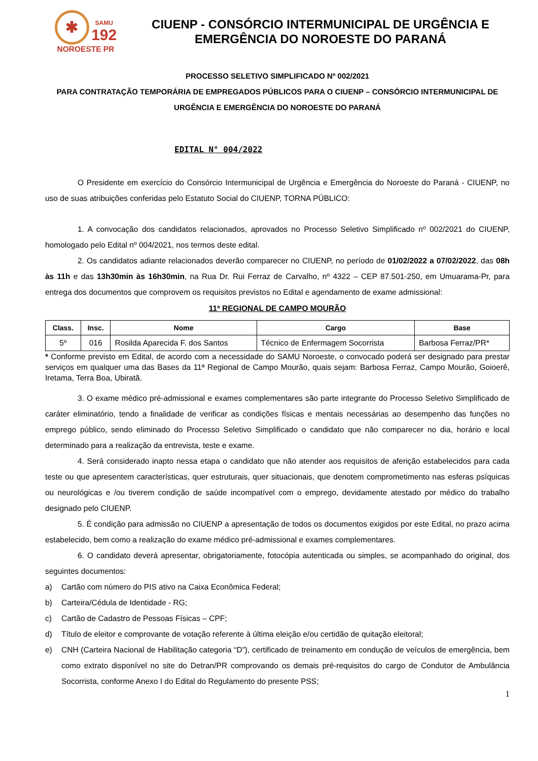✱ SAMU
192
NOROESTE PR
CIUENP - CONSÓRCIO INTERMUNICIPAL DE URGÊNCIA E EMERGÊNCIA DO NOROESTE DO PARANÁ
PROCESSO SELETIVO SIMPLIFICADO Nº 002/2021
PARA CONTRATAÇÃO TEMPORÁRIA DE EMPREGADOS PÚBLICOS PARA O CIUENP – CONSÓRCIO INTERMUNICIPAL DE URGÊNCIA E EMERGÊNCIA DO NOROESTE DO PARANÁ
EDITAL N° 004/2022
O Presidente em exercício do Consórcio Intermunicipal de Urgência e Emergência do Noroeste do Paraná - CIUENP, no uso de suas atribuições conferidas pelo Estatuto Social do CIUENP, TORNA PÚBLICO:
1. A convocação dos candidatos relacionados, aprovados no Processo Seletivo Simplificado nº 002/2021 do CIUENP, homologado pelo Edital nº 004/2021, nos termos deste edital.
2. Os candidatos adiante relacionados deverão comparecer no CIUENP, no período de 01/02/2022 a 07/02/2022, das 08h às 11h e das 13h30min às 16h30min, na Rua Dr. Rui Ferraz de Carvalho, nº 4322 – CEP 87.501-250, em Umuarama-Pr, para entrega dos documentos que comprovem os requisitos previstos no Edital e agendamento de exame admissional:
11ª REGIONAL DE CAMPO MOURÃO
| Class. | Insc. | Nome | Cargo | Base |
| --- | --- | --- | --- | --- |
| 5º | 016 | Rosilda Aparecida F. dos Santos | Técnico de Enfermagem Socorrista | Barbosa Ferraz/PR* |
* Conforme previsto em Edital, de acordo com a necessidade do SAMU Noroeste, o convocado poderá ser designado para prestar serviços em qualquer uma das Bases da 11ª Regional de Campo Mourão, quais sejam: Barbosa Ferraz, Campo Mourão, Goioerê, Iretama, Terra Boa, Ubiratã.
3. O exame médico pré-admissional e exames complementares são parte integrante do Processo Seletivo Simplificado de caráter eliminatório, tendo a finalidade de verificar as condições físicas e mentais necessárias ao desempenho das funções no emprego público, sendo eliminado do Processo Seletivo Simplificado o candidato que não comparecer no dia, horário e local determinado para a realização da entrevista, teste e exame.
4. Será considerado inapto nessa etapa o candidato que não atender aos requisitos de aferição estabelecidos para cada teste ou que apresentem características, quer estruturais, quer situacionais, que denotem comprometimento nas esferas psíquicas ou neurológicas e /ou tiverem condição de saúde incompatível com o emprego, devidamente atestado por médico do trabalho designado pelo CIUENP.
5. É condição para admissão no CIUENP a apresentação de todos os documentos exigidos por este Edital, no prazo acima estabelecido, bem como a realização do exame médico pré-admissional e exames complementares.
6. O candidato deverá apresentar, obrigatoriamente, fotocópia autenticada ou simples, se acompanhado do original, dos seguintes documentos:
a) Cartão com número do PIS ativo na Caixa Econômica Federal;
b) Carteira/Cédula de Identidade - RG;
c) Cartão de Cadastro de Pessoas Físicas – CPF;
d) Título de eleitor e comprovante de votação referente à última eleição e/ou certidão de quitação eleitoral;
e) CNH (Carteira Nacional de Habilitação categoria “D”), certificado de treinamento em condução de veículos de emergência, bem como extrato disponível no site do Detran/PR comprovando os demais pré-requisitos do cargo de Condutor de Ambulância Socorrista, conforme Anexo I do Edital do Regulamento do presente PSS;
1